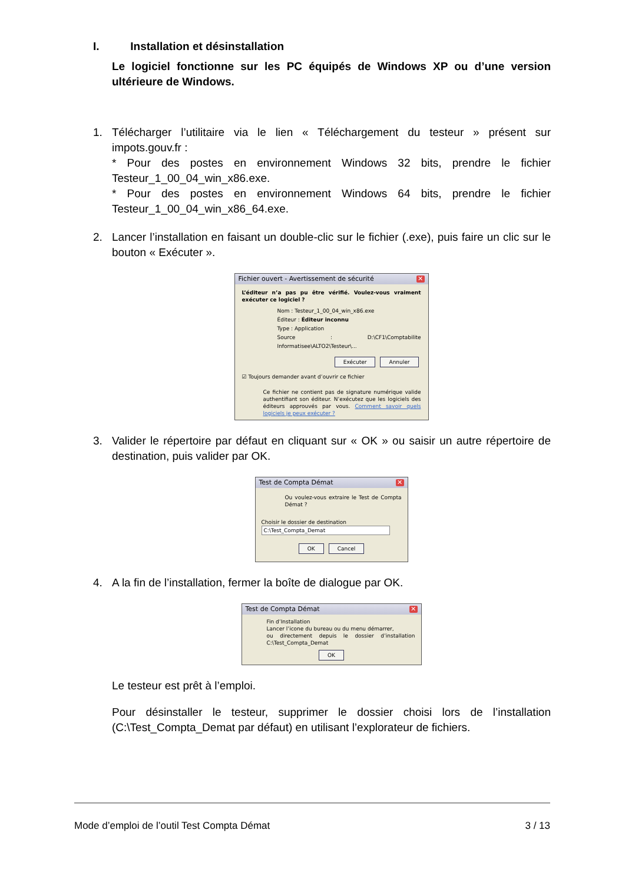I. Installation et désinstallation
Le logiciel fonctionne sur les PC équipés de Windows XP ou d’une version ultérieure de Windows.
1. Télécharger l’utilitaire via le lien « Téléchargement du testeur » présent sur impots.gouv.fr :
* Pour des postes en environnement Windows 32 bits, prendre le fichier Testeur_1_00_04_win_x86.exe.
* Pour des postes en environnement Windows 64 bits, prendre le fichier Testeur_1_00_04_win_x86_64.exe.
2. Lancer l’installation en faisant un double-clic sur le fichier (.exe), puis faire un clic sur le bouton « Exécuter ».
Fichier ouvert - Avertissement de sécurité ✕
L’éditeur n’a pas pu être vérifié. Voulez-vous vraiment exécuter ce logiciel ?
Nom : Testeur_1_00_04_win_x86.exe
Éditeur : Éditeur inconnu
Type : Application
Source : D:\CF1\Comptabilite Informatisee\ALTO2\Testeur\...
Exécuter Annuler
☑ Toujours demander avant d’ouvrir ce fichier
Ce fichier ne contient pas de signature numérique valide authentifiant son éditeur. N’exécutez que les logiciels des éditeurs approuvés par vous. Comment savoir quels logiciels je peux exécuter ?
3. Valider le répertoire par défaut en cliquant sur « OK » ou saisir un autre répertoire de destination, puis valider par OK.
Test de Compta Démat ✕
Ou voulez-vous extraire le Test de Compta Démat ?
Choisir le dossier de destination
C:\Test_Compta_Demat
OK Cancel
4. A la fin de l’installation, fermer la boîte de dialogue par OK.
Test de Compta Démat ✕
Fin d’Installation
Lancer l’icone du bureau ou du menu démarrer,
ou directement depuis le dossier d’installation C:\Test_Compta_Demat
OK
Le testeur est prêt à l’emploi.
Pour désinstaller le testeur, supprimer le dossier choisi lors de l’installation (C:\Test_Compta_Demat par défaut) en utilisant l’explorateur de fichiers.
Mode d’emploi de l’outil Test Compta Démat 3 / 13